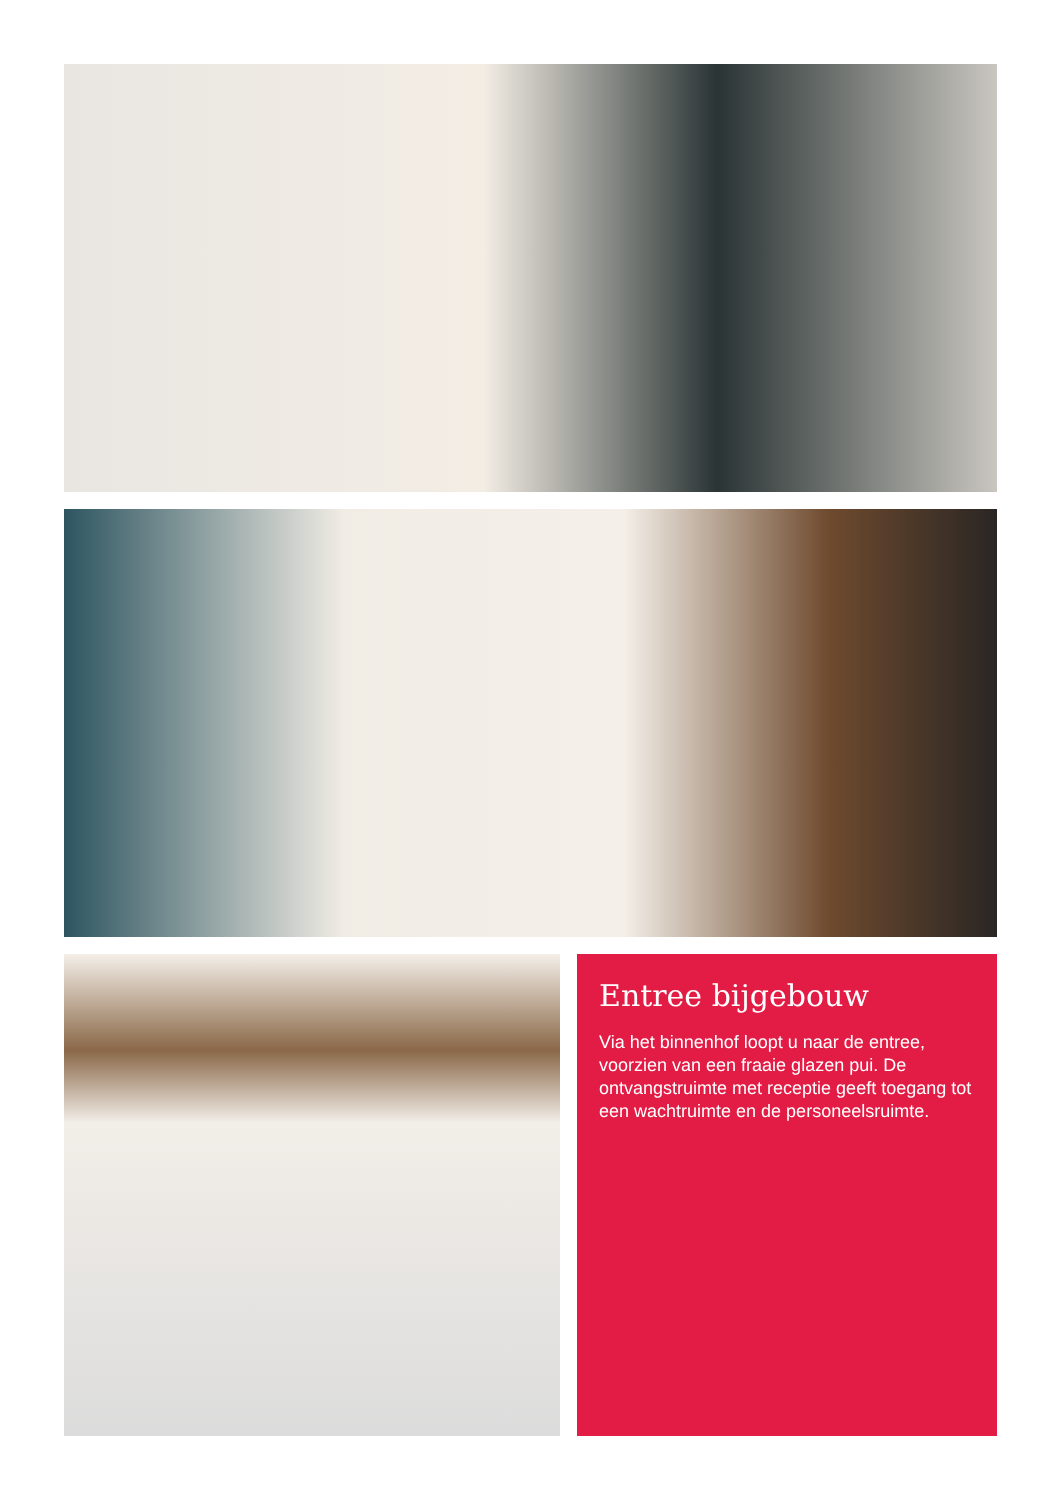Entree bijgebouw
Via het binnenhof loopt u naar de entree, voorzien van een fraaie glazen pui. De ontvangstruimte met receptie geeft toegang tot een wachtruimte en de personeelsruimte.